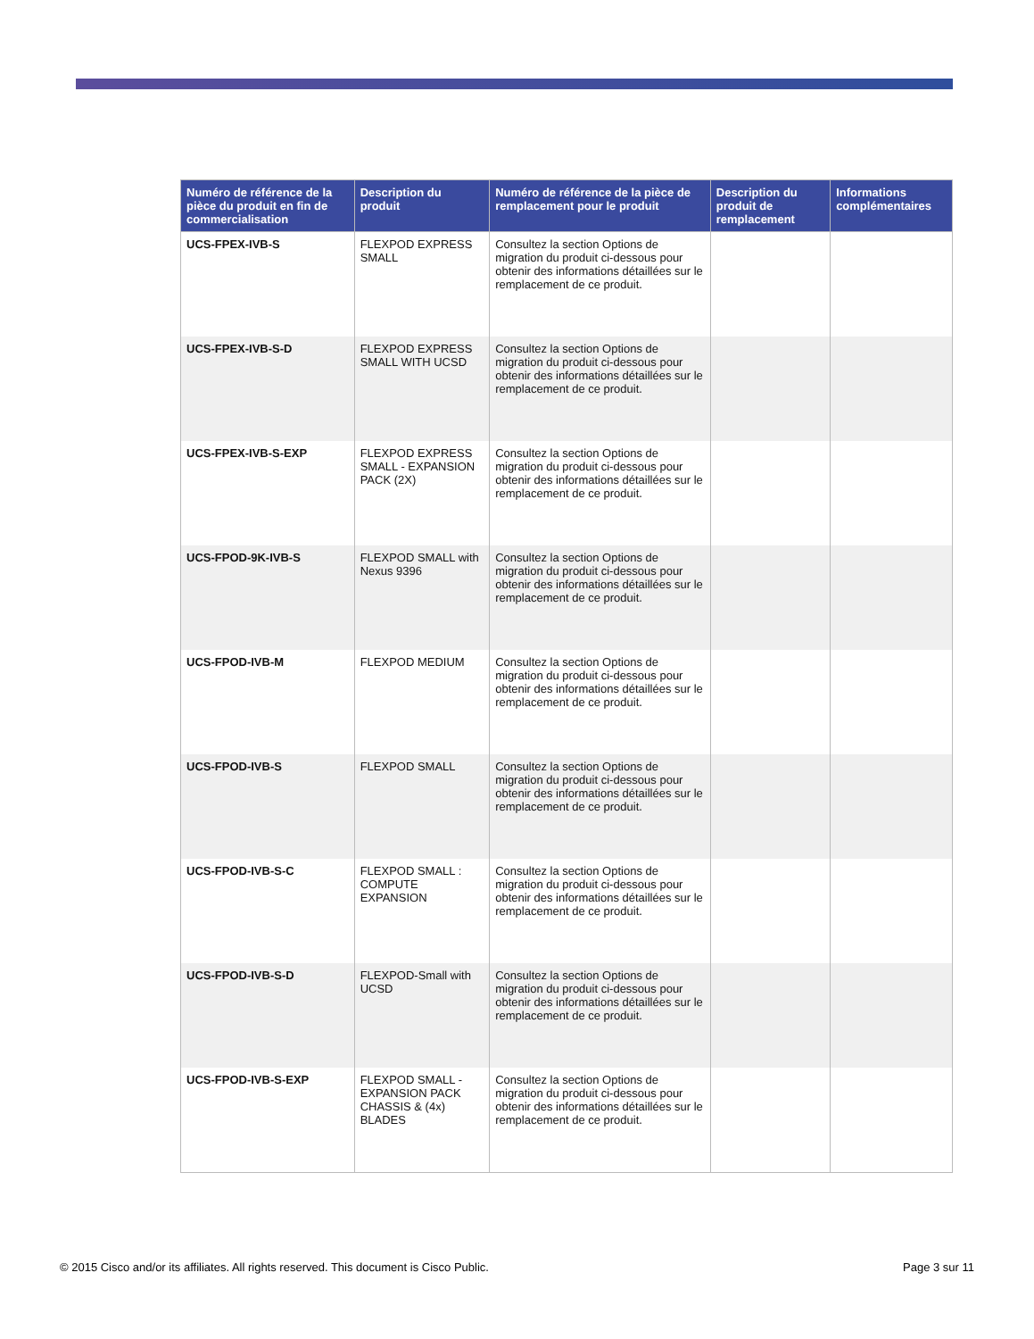| Numéro de référence de la pièce du produit en fin de commercialisation | Description du produit | Numéro de référence de la pièce de remplacement pour le produit | Description du produit de remplacement | Informations complémentaires |
| --- | --- | --- | --- | --- |
| UCS-FPEX-IVB-S | FLEXPOD EXPRESS SMALL | Consultez la section Options de migration du produit ci-dessous pour obtenir des informations détaillées sur le remplacement de ce produit. | | |
| UCS-FPEX-IVB-S-D | FLEXPOD EXPRESS SMALL WITH UCSD | Consultez la section Options de migration du produit ci-dessous pour obtenir des informations détaillées sur le remplacement de ce produit. | | |
| UCS-FPEX-IVB-S-EXP | FLEXPOD EXPRESS SMALL - EXPANSION PACK (2X) | Consultez la section Options de migration du produit ci-dessous pour obtenir des informations détaillées sur le remplacement de ce produit. | | |
| UCS-FPOD-9K-IVB-S | FLEXPOD SMALL with Nexus 9396 | Consultez la section Options de migration du produit ci-dessous pour obtenir des informations détaillées sur le remplacement de ce produit. | | |
| UCS-FPOD-IVB-M | FLEXPOD MEDIUM | Consultez la section Options de migration du produit ci-dessous pour obtenir des informations détaillées sur le remplacement de ce produit. | | |
| UCS-FPOD-IVB-S | FLEXPOD SMALL | Consultez la section Options de migration du produit ci-dessous pour obtenir des informations détaillées sur le remplacement de ce produit. | | |
| UCS-FPOD-IVB-S-C | FLEXPOD SMALL : COMPUTE EXPANSION | Consultez la section Options de migration du produit ci-dessous pour obtenir des informations détaillées sur le remplacement de ce produit. | | |
| UCS-FPOD-IVB-S-D | FLEXPOD-Small with UCSD | Consultez la section Options de migration du produit ci-dessous pour obtenir des informations détaillées sur le remplacement de ce produit. | | |
| UCS-FPOD-IVB-S-EXP | FLEXPOD SMALL - EXPANSION PACK CHASSIS & (4x) BLADES | Consultez la section Options de migration du produit ci-dessous pour obtenir des informations détaillées sur le remplacement de ce produit. | | |
© 2015 Cisco and/or its affiliates. All rights reserved. This document is Cisco Public. Page 3 sur 11